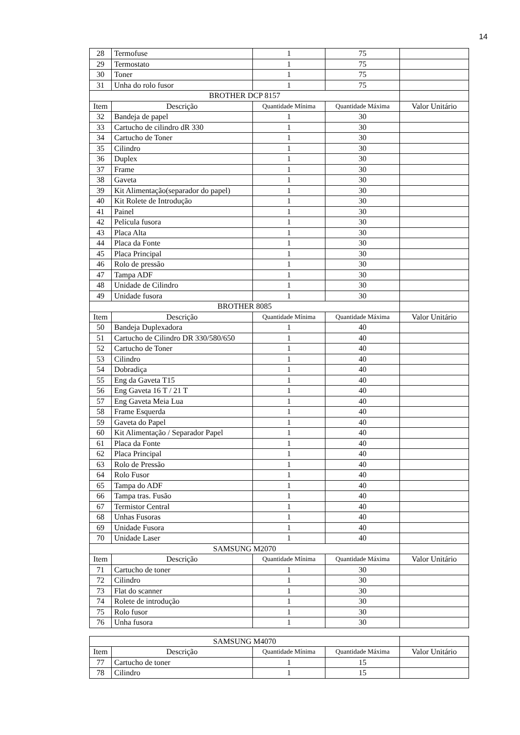14
| 28 | Termofuse | 1 | 75 | |
| 29 | Termostato | 1 | 75 | |
| 30 | Toner | 1 | 75 | |
| 31 | Unha do rolo fusor | 1 | 75 | |
| BROTHER DCP 8157 | | | | |
| Item | Descrição | Quantidade Mínima | Quantidade Máxima | Valor Unitário |
| 32 | Bandeja de papel | 1 | 30 | |
| 33 | Cartucho de cilindro dR 330 | 1 | 30 | |
| 34 | Cartucho de Toner | 1 | 30 | |
| 35 | Cilindro | 1 | 30 | |
| 36 | Duplex | 1 | 30 | |
| 37 | Frame | 1 | 30 | |
| 38 | Gaveta | 1 | 30 | |
| 39 | Kit Alimentação(separador do papel) | 1 | 30 | |
| 40 | Kit Rolete de Introdução | 1 | 30 | |
| 41 | Painel | 1 | 30 | |
| 42 | Película fusora | 1 | 30 | |
| 43 | Placa Alta | 1 | 30 | |
| 44 | Placa da Fonte | 1 | 30 | |
| 45 | Placa Principal | 1 | 30 | |
| 46 | Rolo de pressão | 1 | 30 | |
| 47 | Tampa ADF | 1 | 30 | |
| 48 | Unidade de Cilindro | 1 | 30 | |
| 49 | Unidade fusora | 1 | 30 | |
| BROTHER 8085 | | | | |
| Item | Descrição | Quantidade Mínima | Quantidade Máxima | Valor Unitário |
| 50 | Bandeja Duplexadora | 1 | 40 | |
| 51 | Cartucho de Cilindro DR 330/580/650 | 1 | 40 | |
| 52 | Cartucho de Toner | 1 | 40 | |
| 53 | Cilindro | 1 | 40 | |
| 54 | Dobradiça | 1 | 40 | |
| 55 | Eng da Gaveta T15 | 1 | 40 | |
| 56 | Eng Gaveta 16 T / 21 T | 1 | 40 | |
| 57 | Eng Gaveta Meia Lua | 1 | 40 | |
| 58 | Frame Esquerda | 1 | 40 | |
| 59 | Gaveta do Papel | 1 | 40 | |
| 60 | Kit Alimentação / Separador Papel | 1 | 40 | |
| 61 | Placa da Fonte | 1 | 40 | |
| 62 | Placa Principal | 1 | 40 | |
| 63 | Rolo de Pressão | 1 | 40 | |
| 64 | Rolo Fusor | 1 | 40 | |
| 65 | Tampa do ADF | 1 | 40 | |
| 66 | Tampa tras. Fusão | 1 | 40 | |
| 67 | Termistor Central | 1 | 40 | |
| 68 | Unhas Fusoras | 1 | 40 | |
| 69 | Unidade Fusora | 1 | 40 | |
| 70 | Unidade Laser | 1 | 40 | |
| SAMSUNG M2070 | | | | |
| Item | Descrição | Quantidade Mínima | Quantidade Máxima | Valor Unitário |
| 71 | Cartucho de toner | 1 | 30 | |
| 72 | Cilindro | 1 | 30 | |
| 73 | Flat do scanner | 1 | 30 | |
| 74 | Rolete de introdução | 1 | 30 | |
| 75 | Rolo fusor | 1 | 30 | |
| 76 | Unha fusora | 1 | 30 | |
| SAMSUNG M4070 | | | | |
| Item | Descrição | Quantidade Mínima | Quantidade Máxima | Valor Unitário |
| 77 | Cartucho de toner | 1 | 15 | |
| 78 | Cilindro | 1 | 15 | |